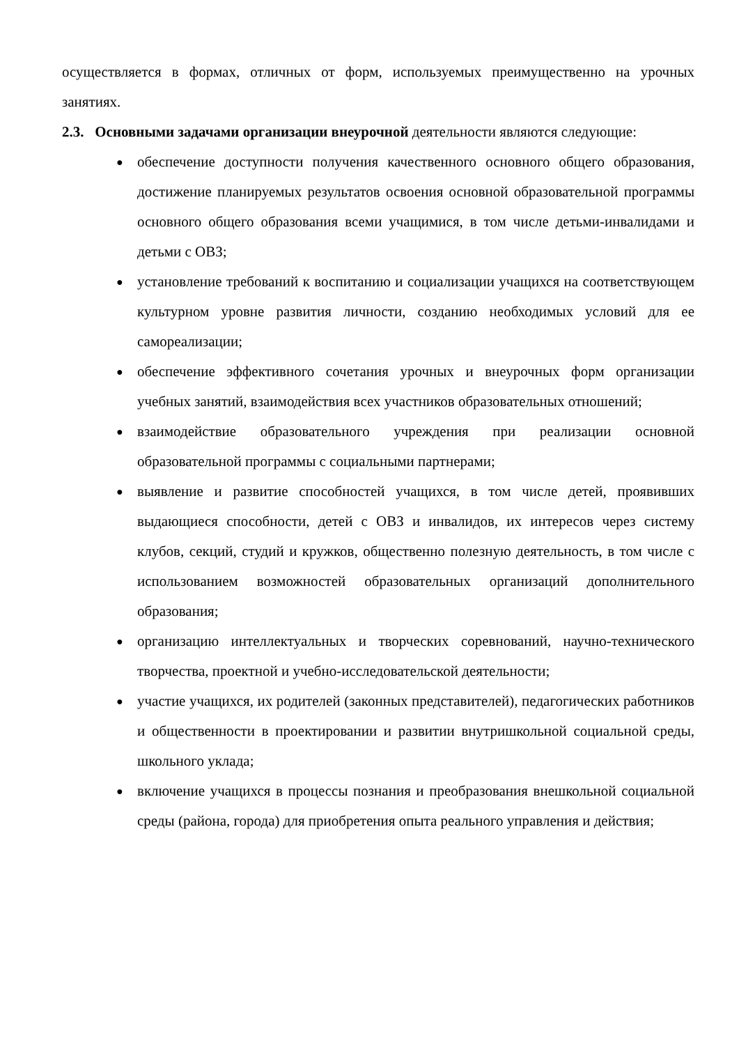осуществляется в формах, отличных от форм, используемых преимущественно на урочных занятиях.
2.3. Основными задачами организации внеурочной деятельности являются следующие:
● обеспечение доступности получения качественного основного общего образования, достижение планируемых результатов освоения основной образовательной программы основного общего образования всеми учащимися, в том числе детьми-инвалидами и детьми с ОВЗ;
● установление требований к воспитанию и социализации учащихся на соответствующем культурном уровне развития личности, созданию необходимых условий для ее самореализации;
● обеспечение эффективного сочетания урочных и внеурочных форм организации учебных занятий, взаимодействия всех участников образовательных отношений;
● взаимодействие образовательного учреждения при реализации основной образовательной программы с социальными партнерами;
● выявление и развитие способностей учащихся, в том числе детей, проявивших выдающиеся способности, детей с ОВЗ и инвалидов, их интересов через систему клубов, секций, студий и кружков, общественно полезную деятельность, в том числе с использованием возможностей образовательных организаций дополнительного образования;
● организацию интеллектуальных и творческих соревнований, научно-технического творчества, проектной и учебно-исследовательской деятельности;
● участие учащихся, их родителей (законных представителей), педагогических работников и общественности в проектировании и развитии внутришкольной социальной среды, школьного уклада;
● включение учащихся в процессы познания и преобразования внешкольной социальной среды (района, города) для приобретения опыта реального управления и действия;